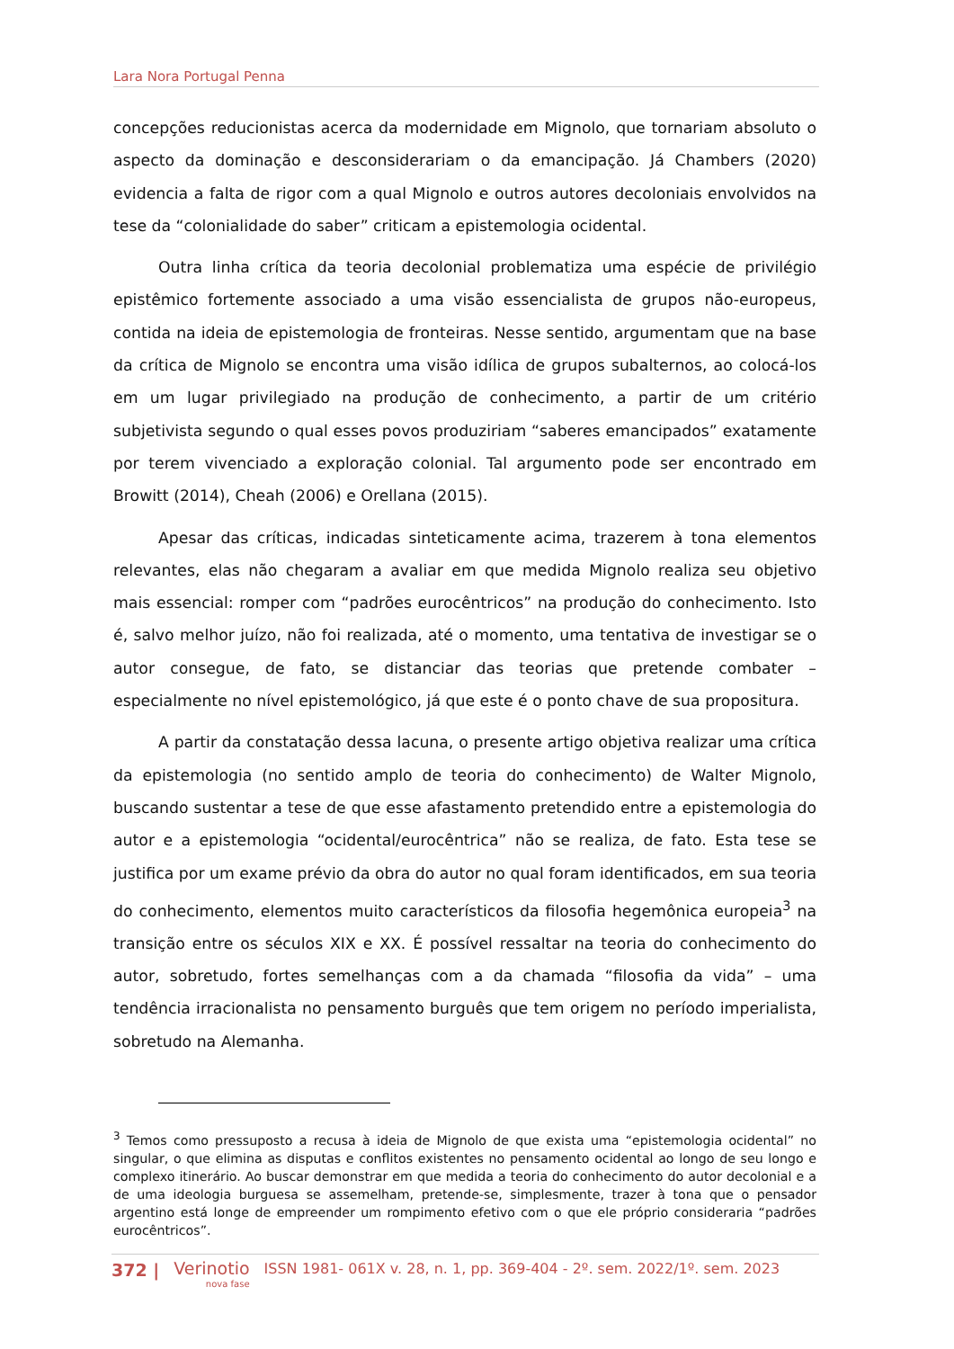Lara Nora Portugal Penna
concepções reducionistas acerca da modernidade em Mignolo, que tornariam absoluto o aspecto da dominação e desconsiderariam o da emancipação. Já Chambers (2020) evidencia a falta de rigor com a qual Mignolo e outros autores decoloniais envolvidos na tese da “colonialidade do saber” criticam a epistemologia ocidental.
Outra linha crítica da teoria decolonial problematiza uma espécie de privilégio epistêmico fortemente associado a uma visão essencialista de grupos não-europeus, contida na ideia de epistemologia de fronteiras. Nesse sentido, argumentam que na base da crítica de Mignolo se encontra uma visão idílica de grupos subalternos, ao colocá-los em um lugar privilegiado na produção de conhecimento, a partir de um critério subjetivista segundo o qual esses povos produziriam “saberes emancipados” exatamente por terem vivenciado a exploração colonial. Tal argumento pode ser encontrado em Browitt (2014), Cheah (2006) e Orellana (2015).
Apesar das críticas, indicadas sinteticamente acima, trazerem à tona elementos relevantes, elas não chegaram a avaliar em que medida Mignolo realiza seu objetivo mais essencial: romper com “padrões eurocêntricos” na produção do conhecimento. Isto é, salvo melhor juízo, não foi realizada, até o momento, uma tentativa de investigar se o autor consegue, de fato, se distanciar das teorias que pretende combater – especialmente no nível epistemológico, já que este é o ponto chave de sua propositura.
A partir da constatação dessa lacuna, o presente artigo objetiva realizar uma crítica da epistemologia (no sentido amplo de teoria do conhecimento) de Walter Mignolo, buscando sustentar a tese de que esse afastamento pretendido entre a epistemologia do autor e a epistemologia “ocidental/eurocêntrica” não se realiza, de fato. Esta tese se justifica por um exame prévio da obra do autor no qual foram identificados, em sua teoria do conhecimento, elementos muito característicos da filosofia hegemônica europeia<sup>3</sup> na transição entre os séculos XIX e XX. É possível ressaltar na teoria do conhecimento do autor, sobretudo, fortes semelhanças com a da chamada “filosofia da vida” – uma tendência irracionalista no pensamento burguês que tem origem no período imperialista, sobretudo na Alemanha.
<sup>3</sup> Temos como pressuposto a recusa à ideia de Mignolo de que exista uma “epistemologia ocidental” no singular, o que elimina as disputas e conflitos existentes no pensamento ocidental ao longo de seu longo e complexo itinerário. Ao buscar demonstrar em que medida a teoria do conhecimento do autor decolonial e a de uma ideologia burguesa se assemelham, pretende-se, simplesmente, trazer à tona que o pensador argentino está longe de empreender um rompimento efetivo com o que ele próprio consideraria “padrões eurocêntricos”.
372 | Verinotio
nova fase ISSN 1981- 061X v. 28, n. 1, pp. 369-404 - 2º. sem. 2022/1º. sem. 2023